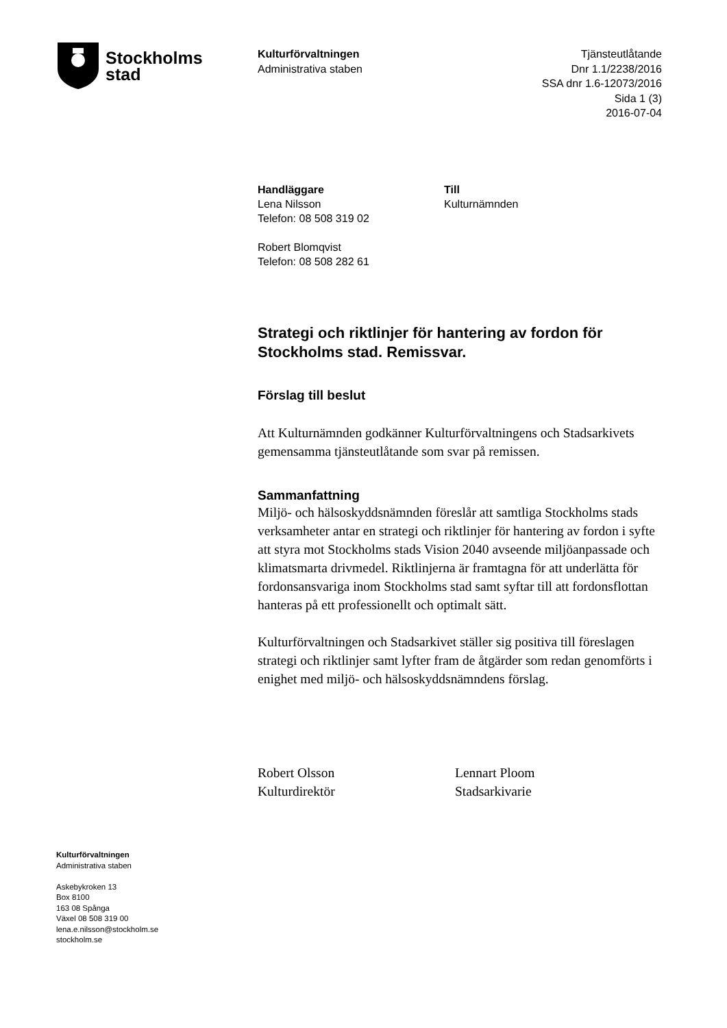Stockholms
stad
Kulturförvaltningen
Administrativa staben
Tjänsteutlåtande
Dnr 1.1/2238/2016
SSA dnr 1.6-12073/2016
Sida 1 (3)
2016-07-04
Handläggare
Lena Nilsson
Telefon: 08 508 319 02
Robert Blomqvist
Telefon: 08 508 282 61
Till
Kulturnämnden
Strategi och riktlinjer för hantering av fordon för Stockholms stad. Remissvar.
Förslag till beslut
Att Kulturnämnden godkänner Kulturförvaltningens och Stadsarkivets gemensamma tjänsteutlåtande som svar på remissen.
Sammanfattning
Miljö- och hälsoskyddsnämnden föreslår att samtliga Stockholms stads verksamheter antar en strategi och riktlinjer för hantering av fordon i syfte att styra mot Stockholms stads Vision 2040 avseende miljöanpassade och klimatsmarta drivmedel. Riktlinjerna är framtagna för att underlätta för fordonsansvariga inom Stockholms stad samt syftar till att fordonsflottan hanteras på ett professionellt och optimalt sätt.
Kulturförvaltningen och Stadsarkivet ställer sig positiva till föreslagen strategi och riktlinjer samt lyfter fram de åtgärder som redan genomförts i enighet med miljö- och hälsoskyddsnämndens förslag.
Robert Olsson
Kulturdirektör
Lennart Ploom
Stadsarkivarie
Kulturförvaltningen
Administrativa staben
Askebykroken 13
Box 8100
163 08 Spånga
Växel 08 508 319 00
lena.e.nilsson@stockholm.se
stockholm.se